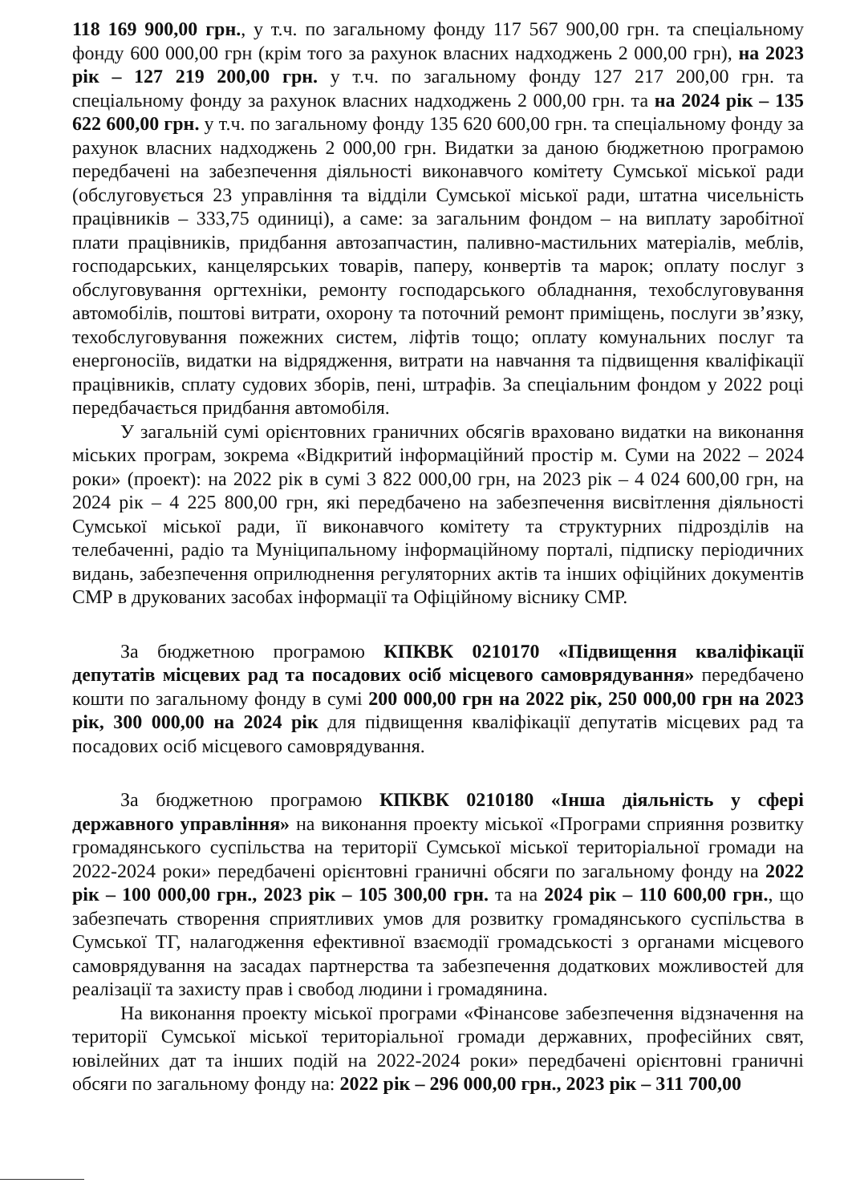118 169 900,00 грн., у т.ч. по загальному фонду 117 567 900,00 грн. та спеціальному фонду 600 000,00 грн (крім того за рахунок власних надходжень 2 000,00 грн), на 2023 рік – 127 219 200,00 грн. у т.ч. по загальному фонду 127 217 200,00 грн. та спеціальному фонду за рахунок власних надходжень 2 000,00 грн. та на 2024 рік – 135 622 600,00 грн. у т.ч. по загальному фонду 135 620 600,00 грн. та спеціальному фонду за рахунок власних надходжень 2 000,00 грн. Видатки за даною бюджетною програмою передбачені на забезпечення діяльності виконавчого комітету Сумської міської ради (обслуговується 23 управління та відділи Сумської міської ради, штатна чисельність працівників – 333,75 одиниці), а саме: за загальним фондом – на виплату заробітної плати працівників, придбання автозапчастин, паливно-мастильних матеріалів, меблів, господарських, канцелярських товарів, паперу, конвертів та марок; оплату послуг з обслуговування оргтехніки, ремонту господарського обладнання, техобслуговування автомобілів, поштові витрати, охорону та поточний ремонт приміщень, послуги зв’язку, техобслуговування пожежних систем, ліфтів тощо; оплату комунальних послуг та енергоносіїв, видатки на відрядження, витрати на навчання та підвищення кваліфікації працівників, сплату судових зборів, пені, штрафів. За спеціальним фондом у 2022 році передбачається придбання автомобіля.
У загальній сумі орієнтовних граничних обсягів враховано видатки на виконання міських програм, зокрема «Відкритий інформаційний простір м. Суми на 2022 – 2024 роки» (проект): на 2022 рік в сумі 3 822 000,00 грн, на 2023 рік – 4 024 600,00 грн, на 2024 рік – 4 225 800,00 грн, які передбачено на забезпечення висвітлення діяльності Сумської міської ради, її виконавчого комітету та структурних підрозділів на телебаченні, радіо та Муніципальному інформаційному порталі, підписку періодичних видань, забезпечення оприлюднення регуляторних актів та інших офіційних документів СМР в друкованих засобах інформації та Офіційному віснику СМР.
За бюджетною програмою КПКВК 0210170 «Підвищення кваліфікації депутатів місцевих рад та посадових осіб місцевого самоврядування» передбачено кошти по загальному фонду в сумі 200 000,00 грн на 2022 рік, 250 000,00 грн на 2023 рік, 300 000,00 на 2024 рік для підвищення кваліфікації депутатів місцевих рад та посадових осіб місцевого самоврядування.
За бюджетною програмою КПКВК 0210180 «Інша діяльність у сфері державного управління» на виконання проекту міської «Програми сприяння розвитку громадянського суспільства на території Сумської міської територіальної громади на 2022-2024 роки» передбачені орієнтовні граничні обсяги по загальному фонду на 2022 рік – 100 000,00 грн., 2023 рік – 105 300,00 грн. та на 2024 рік – 110 600,00 грн., що забезпечать створення сприятливих умов для розвитку громадянського суспільства в Сумської ТГ, налагодження ефективної взаємодії громадськості з органами місцевого самоврядування на засадах партнерства та забезпечення додаткових можливостей для реалізації та захисту прав і свобод людини і громадянина.
На виконання проекту міської програми «Фінансове забезпечення відзначення на території Сумської міської територіальної громади державних, професійних свят, ювілейних дат та інших подій на 2022-2024 роки» передбачені орієнтовні граничні обсяги по загальному фонду на: 2022 рік – 296 000,00 грн., 2023 рік – 311 700,00